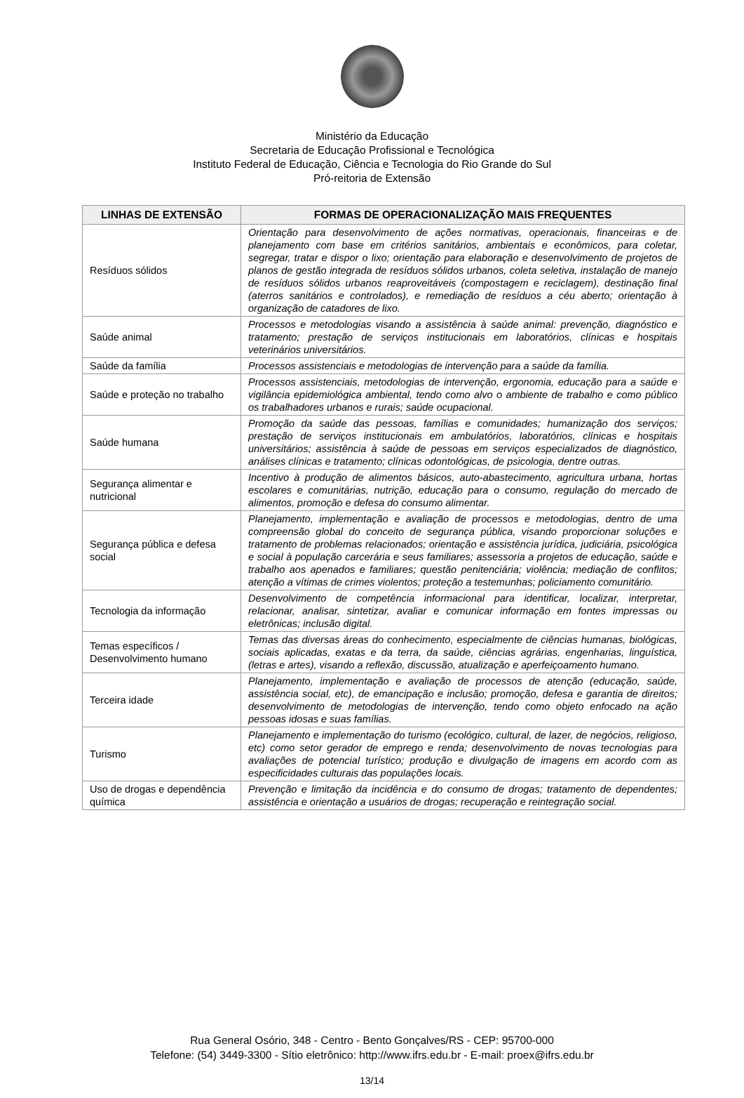Ministério da Educação
Secretaria de Educação Profissional e Tecnológica
Instituto Federal de Educação, Ciência e Tecnologia do Rio Grande do Sul
Pró-reitoria de Extensão
| LINHAS DE EXTENSÃO | FORMAS DE OPERACIONALIZAÇÃO MAIS FREQUENTES |
| --- | --- |
| Resíduos sólidos | Orientação para desenvolvimento de ações normativas, operacionais, financeiras e de planejamento com base em critérios sanitários, ambientais e econômicos, para coletar, segregar, tratar e dispor o lixo; orientação para elaboração e desenvolvimento de projetos de planos de gestão integrada de resíduos sólidos urbanos, coleta seletiva, instalação de manejo de resíduos sólidos urbanos reaproveitáveis (compostagem e reciclagem), destinação final (aterros sanitários e controlados), e remediação de resíduos a céu aberto; orientação à organização de catadores de lixo. |
| Saúde animal | Processos e metodologias visando a assistência à saúde animal: prevenção, diagnóstico e tratamento; prestação de serviços institucionais em laboratórios, clínicas e hospitais veterinários universitários. |
| Saúde da família | Processos assistenciais e metodologias de intervenção para a saúde da família. |
| Saúde e proteção no trabalho | Processos assistenciais, metodologias de intervenção, ergonomia, educação para a saúde e vigilância epidemiológica ambiental, tendo como alvo o ambiente de trabalho e como público os trabalhadores urbanos e rurais; saúde ocupacional. |
| Saúde humana | Promoção da saúde das pessoas, famílias e comunidades; humanização dos serviços; prestação de serviços institucionais em ambulatórios, laboratórios, clínicas e hospitais universitários; assistência à saúde de pessoas em serviços especializados de diagnóstico, análises clínicas e tratamento; clínicas odontológicas, de psicologia, dentre outras. |
| Segurança alimentar e nutricional | Incentivo à produção de alimentos básicos, auto-abastecimento, agricultura urbana, hortas escolares e comunitárias, nutrição, educação para o consumo, regulação do mercado de alimentos, promoção e defesa do consumo alimentar. |
| Segurança pública e defesa social | Planejamento, implementação e avaliação de processos e metodologias, dentro de uma compreensão global do conceito de segurança pública, visando proporcionar soluções e tratamento de problemas relacionados; orientação e assistência jurídica, judiciária, psicológica e social à população carcerária e seus familiares; assessoria a projetos de educação, saúde e trabalho aos apenados e familiares; questão penitenciária; violência; mediação de conflitos; atenção a vítimas de crimes violentos; proteção a testemunhas; policiamento comunitário. |
| Tecnologia da informação | Desenvolvimento de competência informacional para identificar, localizar, interpretar, relacionar, analisar, sintetizar, avaliar e comunicar informação em fontes impressas ou eletrônicas; inclusão digital. |
| Temas específicos / Desenvolvimento humano | Temas das diversas áreas do conhecimento, especialmente de ciências humanas, biológicas, sociais aplicadas, exatas e da terra, da saúde, ciências agrárias, engenharias, linguística, (letras e artes), visando a reflexão, discussão, atualização e aperfeiçoamento humano. |
| Terceira idade | Planejamento, implementação e avaliação de processos de atenção (educação, saúde, assistência social, etc), de emancipação e inclusão; promoção, defesa e garantia de direitos; desenvolvimento de metodologias de intervenção, tendo como objeto enfocado na ação pessoas idosas e suas famílias. |
| Turismo | Planejamento e implementação do turismo (ecológico, cultural, de lazer, de negócios, religioso, etc) como setor gerador de emprego e renda; desenvolvimento de novas tecnologias para avaliações de potencial turístico; produção e divulgação de imagens em acordo com as especificidades culturais das populações locais. |
| Uso de drogas e dependência química | Prevenção e limitação da incidência e do consumo de drogas; tratamento de dependentes; assistência e orientação a usuários de drogas; recuperação e reintegração social. |
Rua General Osório, 348 - Centro - Bento Gonçalves/RS - CEP: 95700-000
Telefone: (54) 3449-3300 - Sítio eletrônico: http://www.ifrs.edu.br - E-mail: proex@ifrs.edu.br
13/14